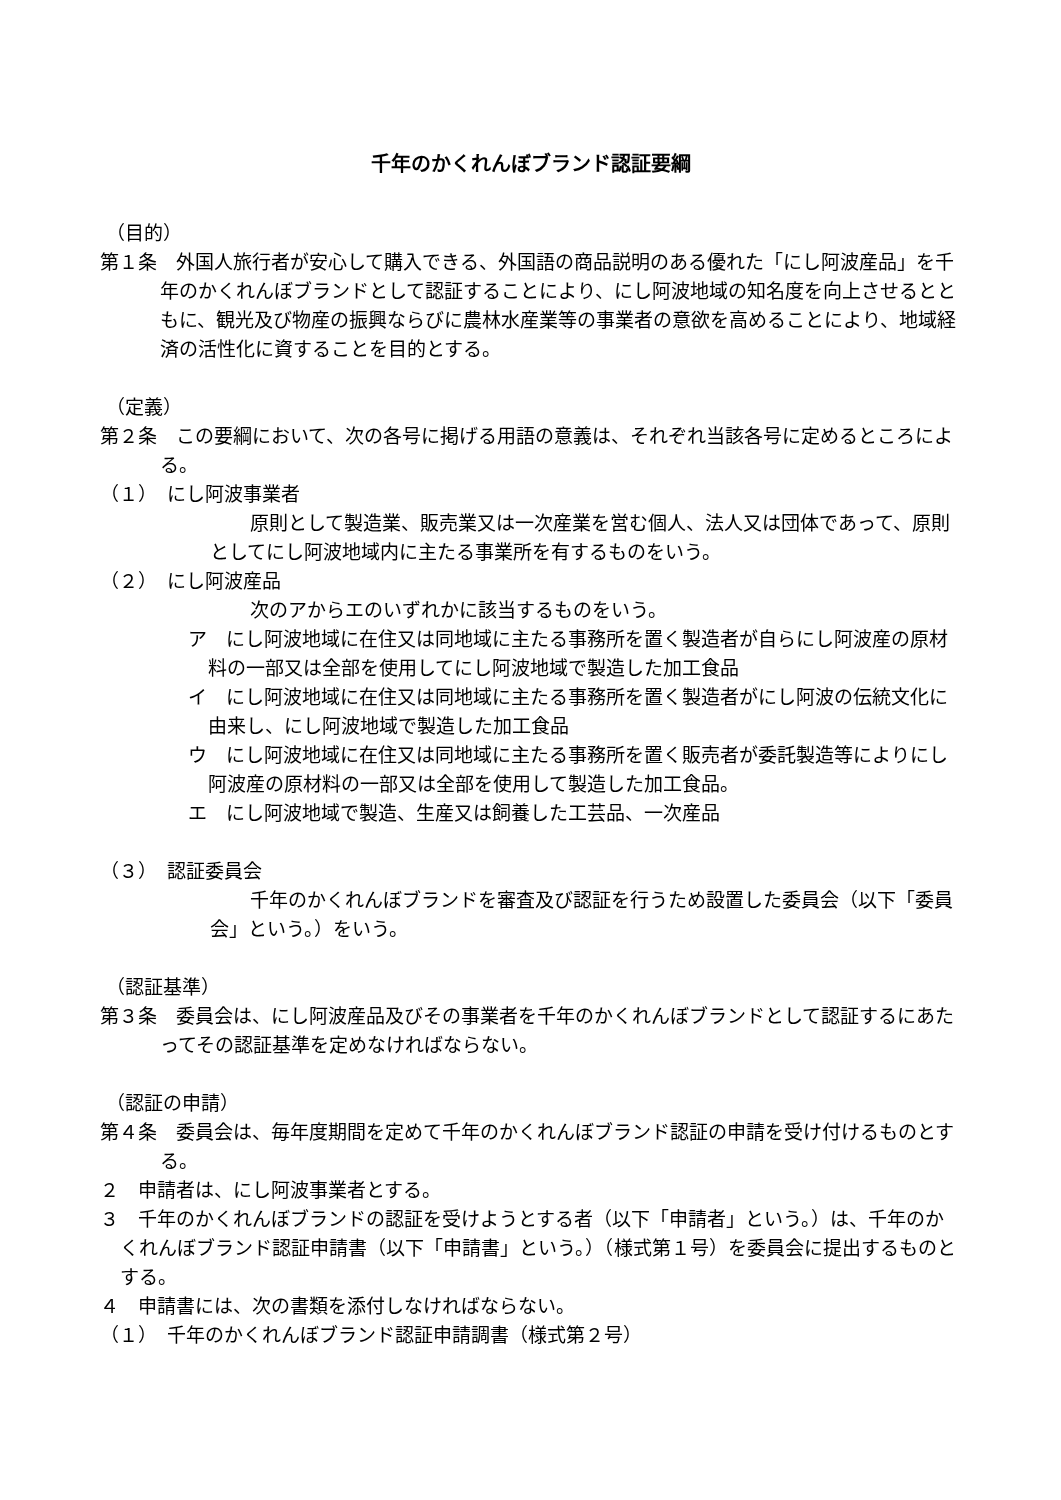千年のかくれんぼブランド認証要綱
（目的）
第１条　外国人旅行者が安心して購入できる、外国語の商品説明のある優れた「にし阿波産品」を千年のかくれんぼブランドとして認証することにより、にし阿波地域の知名度を向上させるとともに、観光及び物産の振興ならびに農林水産業等の事業者の意欲を高めることにより、地域経済の活性化に資することを目的とする。
（定義）
第２条　この要綱において、次の各号に掲げる用語の意義は、それぞれ当該各号に定めるところによる。
（１）　にし阿波事業者
原則として製造業、販売業又は一次産業を営む個人、法人又は団体であって、原則としてにし阿波地域内に主たる事業所を有するものをいう。
（２）　にし阿波産品
次のアからエのいずれかに該当するものをいう。
ア　にし阿波地域に在住又は同地域に主たる事務所を置く製造者が自らにし阿波産の原材料の一部又は全部を使用してにし阿波地域で製造した加工食品
イ　にし阿波地域に在住又は同地域に主たる事務所を置く製造者がにし阿波の伝統文化に由来し、にし阿波地域で製造した加工食品
ウ　にし阿波地域に在住又は同地域に主たる事務所を置く販売者が委託製造等によりにし阿波産の原材料の一部又は全部を使用して製造した加工食品。
エ　にし阿波地域で製造、生産又は飼養した工芸品、一次産品
（３）　認証委員会
千年のかくれんぼブランドを審査及び認証を行うため設置した委員会（以下「委員会」という。）をいう。
（認証基準）
第３条　委員会は、にし阿波産品及びその事業者を千年のかくれんぼブランドとして認証するにあたってその認証基準を定めなければならない。
（認証の申請）
第４条　委員会は、毎年度期間を定めて千年のかくれんぼブランド認証の申請を受け付けるものとする。
２　申請者は、にし阿波事業者とする。
３　千年のかくれんぼブランドの認証を受けようとする者（以下「申請者」という。）は、千年のかくれんぼブランド認証申請書（以下「申請書」という。）（様式第１号）を委員会に提出するものとする。
４　申請書には、次の書類を添付しなければならない。
（１）　千年のかくれんぼブランド認証申請調書（様式第２号）